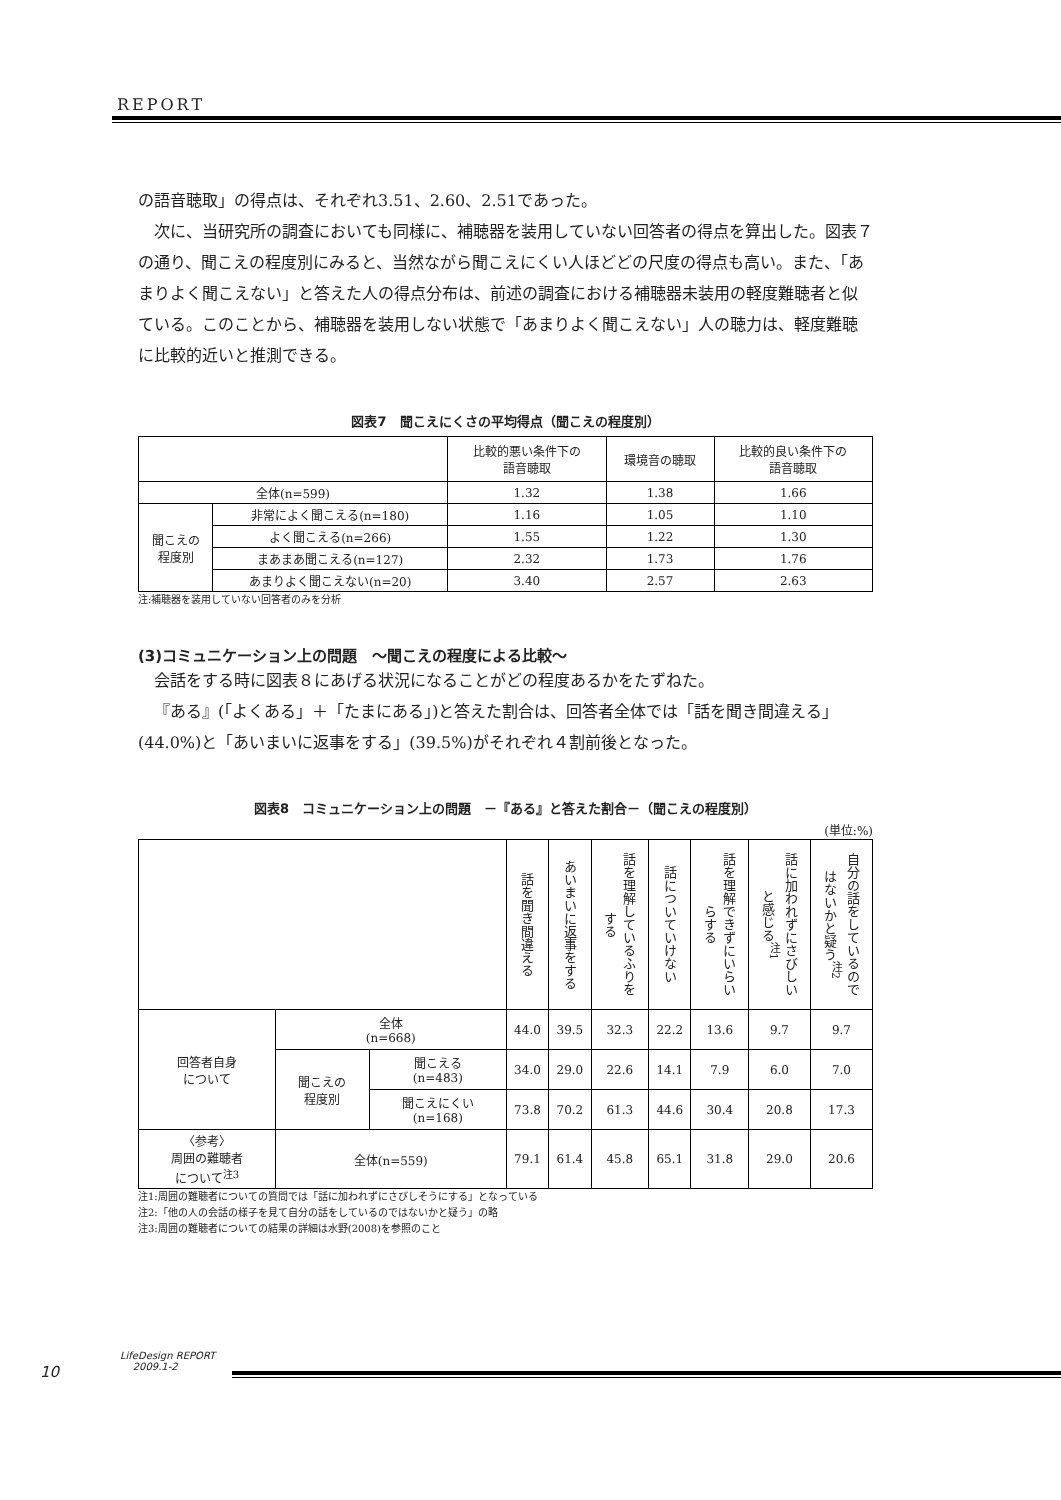REPORT
の語音聴取」の得点は、それぞれ3.51、2.60、2.51であった。
次に、当研究所の調査においても同様に、補聴器を装用していない回答者の得点を算出した。図表７の通り、聞こえの程度別にみると、当然ながら聞こえにくい人ほどどの尺度の得点も高い。また、「あまりよく聞こえない」と答えた人の得点分布は、前述の調査における補聴器未装用の軽度難聴者と似ている。このことから、補聴器を装用しない状態で「あまりよく聞こえない」人の聴力は、軽度難聴に比較的近いと推測できる。
図表7　聞こえにくさの平均得点（聞こえの程度別）
| | | 比較的悪い条件下の 語音聴取 | 環境音の聴取 | 比較的良い条件下の 語音聴取 |
| --- | --- | --- | --- | --- |
| 全体(n=599) | | 1.32 | 1.38 | 1.66 |
| 聞こえの 程度別 | 非常によく聞こえる(n=180) | 1.16 | 1.05 | 1.10 |
| | よく聞こえる(n=266) | 1.55 | 1.22 | 1.30 |
| | まあまあ聞こえる(n=127) | 2.32 | 1.73 | 1.76 |
| | あまりよく聞こえない(n=20) | 3.40 | 2.57 | 2.63 |
注:補聴器を装用していない回答者のみを分析
(3)コミュニケーション上の問題　～聞こえの程度による比較～
会話をする時に図表８にあげる状況になることがどの程度あるかをたずねた。
『ある』(「よくある」＋「たまにある」)と答えた割合は、回答者全体では「話を聞き間違える」(44.0%)と「あいまいに返事をする」(39.5%)がそれぞれ４割前後となった。
図表8　コミュニケーション上の問題　－『ある』と答えた割合－（聞こえの程度別）
(単位:%)
| | | | 話を聞き間違える | あいまいに返事をする | 話を理解しているふりをする | 話についていけない | 話を理解できずにいらいらする | 話に加われずにさびしいと感じる<sup>注1</sup> | 自分の話をしているのではないかと疑う<sup>注2</sup> |
| --- | --- | --- | --- | --- | --- | --- | --- | --- | --- |
| 回答者自身 について | 全体 (n=668) | | 44.0 | 39.5 | 32.3 | 22.2 | 13.6 | 9.7 | 9.7 |
| | 聞こえの 程度別 | 聞こえる (n=483) | 34.0 | 29.0 | 22.6 | 14.1 | 7.9 | 6.0 | 7.0 |
| | | 聞こえにくい (n=168) | 73.8 | 70.2 | 61.3 | 44.6 | 30.4 | 20.8 | 17.3 |
| 〈参考〉 周囲の難聴者 について<sup>注3</sup> | 全体(n=559) | | 79.1 | 61.4 | 45.8 | 65.1 | 31.8 | 29.0 | 20.6 |
注1:周囲の難聴者についての質問では「話に加われずにさびしそうにする」となっている
注2:「他の人の会話の様子を見て自分の話をしているのではないかと疑う」の略
注3:周囲の難聴者についての結果の詳細は水野(2008)を参照のこと
10
LifeDesign REPORT
2009.1-2